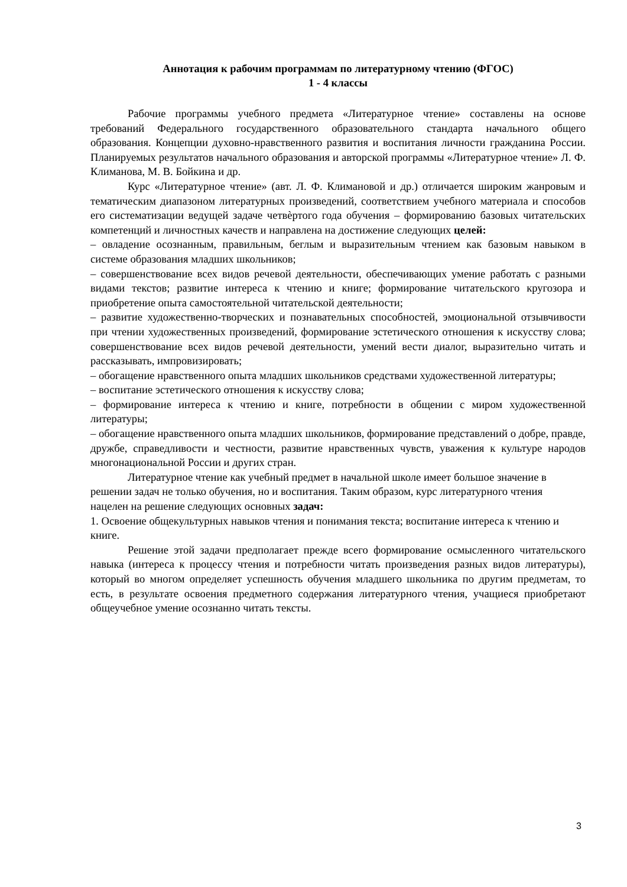Аннотация к рабочим программам по литературному чтению (ФГОС)
1 - 4 классы
Рабочие программы учебного предмета «Литературное чтение» составлены на основе требований Федерального государственного образовательного стандарта начального общего образования. Концепции духовно-нравственного развития и воспитания личности гражданина России. Планируемых результатов начального образования и авторской программы «Литературное чтение» Л. Ф. Климанова, М. В. Бойкина и др.
Курс «Литературное чтение» (авт. Л. Ф. Климановой и др.) отличается широким жанровым и тематическим диапазоном литературных произведений, соответствием учебного материала и способов его систематизации ведущей задаче четвѐртого года обучения – формированию базовых читательских компетенций и личностных качеств и направлена на достижение следующих целей:
– овладение осознанным, правильным, беглым и выразительным чтением как базовым навыком в системе образования младших школьников;
– совершенствование всех видов речевой деятельности, обеспечивающих умение работать с разными видами текстов; развитие интереса к чтению и книге; формирование читательского кругозора и приобретение опыта самостоятельной читательской деятельности;
– развитие художественно-творческих и познавательных способностей, эмоциональной отзывчивости при чтении художественных произведений, формирование эстетического отношения к искусству слова; совершенствование всех видов речевой деятельности, умений вести диалог, выразительно читать и рассказывать, импровизировать;
– обогащение нравственного опыта младших школьников средствами художественной литературы;
– воспитание эстетического отношения к искусству слова;
– формирование интереса к чтению и книге, потребности в общении с миром художественной литературы;
– обогащение нравственного опыта младших школьников, формирование представлений о добре, правде, дружбе, справедливости и честности, развитие нравственных чувств, уважения к культуре народов многонациональной России и других стран.
Литературное чтение как учебный предмет в начальной школе имеет большое значение в решении задач не только обучения, но и воспитания. Таким образом, курс литературного чтения нацелен на решение следующих основных задач:
1. Освоение общекультурных навыков чтения и понимания текста; воспитание интереса к чтению и книге.
Решение этой задачи предполагает прежде всего формирование осмысленного читательского навыка (интереса к процессу чтения и потребности читать произведения разных видов литературы), который во многом определяет успешность обучения младшего школьника по другим предметам, то есть, в результате освоения предметного содержания литературного чтения, учащиеся приобретают общеучебное умение осознанно читать тексты.
3